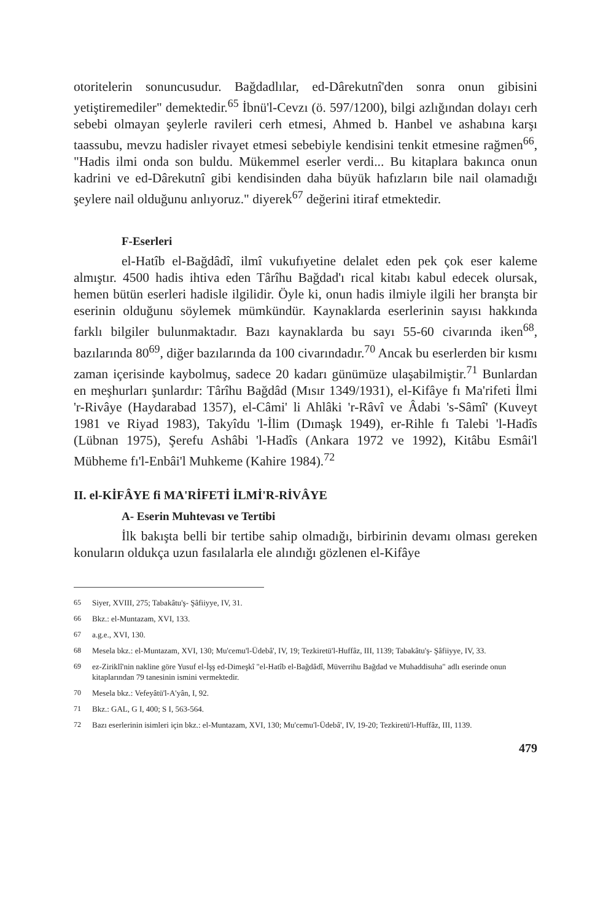otoritelerin sonuncusudur. Bağdadlılar, ed-Dârekutnî'den sonra onun gibisini yetiştiremediler" demektedir.<sup>65</sup> İbnü'l-Cevzı (ö. 597/1200), bilgi azlığından dolayı cerh sebebi olmayan şeylerle ravileri cerh etmesi, Ahmed b. Hanbel ve ashabına karşı taassubu, mevzu hadisler rivayet etmesi sebebiyle kendisini tenkit etmesine rağmen<sup>66</sup>, "Hadis ilmi onda son buldu. Mükemmel eserler verdi... Bu kitaplara bakınca onun kadrini ve ed-Dârekutnî gibi kendisinden daha büyük hafızların bile nail olamadığı şeylere nail olduğunu anlıyoruz." diyerek<sup>67</sup> değerini itiraf etmektedir.
F-Eserleri
el-Hatîb el-Bağdâdî, ilmî vukufıyetine delalet eden pek çok eser kaleme almıştır. 4500 hadis ihtiva eden Târîhu Bağdad'ı rical kitabı kabul edecek olursak, hemen bütün eserleri hadisle ilgilidir. Öyle ki, onun hadis ilmiyle ilgili her branşta bir eserinin olduğunu söylemek mümkündür. Kaynaklarda eserlerinin sayısı hakkında farklı bilgiler bulunmaktadır. Bazı kaynaklarda bu sayı 55-60 civarında iken<sup>68</sup>, bazılarında 80<sup>69</sup>, diğer bazılarında da 100 civarındadır.<sup>70</sup> Ancak bu eserlerden bir kısmı zaman içerisinde kaybolmuş, sadece 20 kadarı günümüze ulaşabilmiştir.<sup>71</sup> Bunlardan en meşhurları şunlardır: Târîhu Bağdâd (Mısır 1349/1931), el-Kifâye fı Ma'rifeti İlmi 'r-Rivâye (Haydarabad 1357), el-Câmi' li Ahlâki 'r-Râvî ve Âdabi 's-Sâmî' (Kuveyt 1981 ve Riyad 1983), Takyîdu 'l-İlim (Dımaşk 1949), er-Rihle fı Talebi 'l-Hadîs (Lübnan 1975), Şerefu Ashâbi 'l-Hadîs (Ankara 1972 ve 1992), Kitâbu Esmâi'l Mübheme fı'l-Enbâi'l Muhkeme (Kahire 1984).<sup>72</sup>
II. el-KİFÂYE fi MA'RİFETİ İLMİ'R-RİVÂYE
A- Eserin Muhtevası ve Tertibi
İlk bakışta belli bir tertibe sahip olmadığı, birbirinin devamı olması gereken konuların oldukça uzun fasılalarla ele alındığı gözlenen el-Kifâye
<sup>65</sup> Siyer, XVIII, 275; Tabakâtu'ş- Şâfiiyye, IV, 31.
<sup>66</sup> Bkz.: el-Muntazam, XVI, 133.
<sup>67</sup> a.g.e., XVI, 130.
<sup>68</sup> Mesela bkz.: el-Muntazam, XVI, 130; Mu'cemu'l-Üdebâ', IV, 19; Tezkiretü'l-Huffâz, III, 1139; Tabakâtu'ş- Şâfiiyye, IV, 33.
<sup>69</sup> ez-Ziriklî'nin nakline göre Yusuf el-İşş ed-Dimeşkî "el-Hatîb el-Bağdâdî, Müverrihu Bağdad ve Muhaddisuha" adlı eserinde onun kitaplarından 79 tanesinin ismini vermektedir.
<sup>70</sup> Mesela bkz.: Vefeyâtü'l-A'yân, I, 92.
<sup>71</sup> Bkz.: GAL, G I, 400; S I, 563-564.
<sup>72</sup> Bazı eserlerinin isimleri için bkz.: el-Muntazam, XVI, 130; Mu'cemu'l-Üdebâ', IV, 19-20; Tezkiretü'l-Huffâz, III, 1139.
479